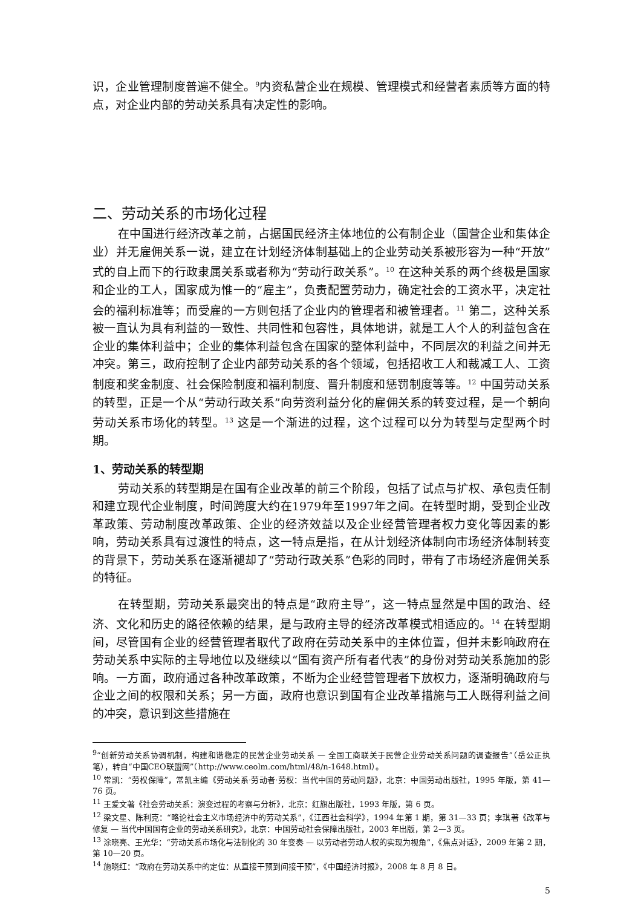识，企业管理制度普遍不健全。<sup>9</sup>内资私营企业在规模、管理模式和经营者素质等方面的特点，对企业内部的劳动关系具有决定性的影响。
二、劳动关系的市场化过程
在中国进行经济改革之前，占据国民经济主体地位的公有制企业（国营企业和集体企业）并无雇佣关系一说，建立在计划经济体制基础上的企业劳动关系被形容为一种“开放”式的自上而下的行政隶属关系或者称为“劳动行政关系”。<sup>10</sup> 在这种关系的两个终极是国家和企业的工人，国家成为惟一的“雇主”，负责配置劳动力，确定社会的工资水平，决定社会的福利标准等；而受雇的一方则包括了企业内的管理者和被管理者。<sup>11</sup> 第二，这种关系被一直认为具有利益的一致性、共同性和包容性，具体地讲，就是工人个人的利益包含在企业的集体利益中；企业的集体利益包含在国家的整体利益中，不同层次的利益之间并无冲突。第三，政府控制了企业内部劳动关系的各个领域，包括招收工人和裁减工人、工资制度和奖金制度、社会保险制度和福利制度、晋升制度和惩罚制度等等。<sup>12</sup> 中国劳动关系的转型，正是一个从“劳动行政关系”向劳资利益分化的雇佣关系的转变过程，是一个朝向劳动关系市场化的转型。<sup>13</sup> 这是一个渐进的过程，这个过程可以分为转型与定型两个时期。
1、劳动关系的转型期
劳动关系的转型期是在国有企业改革的前三个阶段，包括了试点与扩权、承包责任制和建立现代企业制度，时间跨度大约在1979年至1997年之间。在转型时期，受到企业改革政策、劳动制度改革政策、企业的经济效益以及企业经营管理者权力变化等因素的影响，劳动关系具有过渡性的特点，这一特点是指，在从计划经济体制向市场经济体制转变的背景下，劳动关系在逐渐褪却了“劳动行政关系”色彩的同时，带有了市场经济雇佣关系的特征。
在转型期，劳动关系最突出的特点是“政府主导”，这一特点显然是中国的政治、经济、文化和历史的路径依赖的结果，是与政府主导的经济改革模式相适应的。<sup>14</sup> 在转型期间，尽管国有企业的经营管理者取代了政府在劳动关系中的主体位置，但并未影响政府在劳动关系中实际的主导地位以及继续以“国有资产所有者代表”的身份对劳动关系施加的影响。一方面，政府通过各种改革政策，不断为企业经营管理者下放权力，逐渐明确政府与企业之间的权限和关系；另一方面，政府也意识到国有企业改革措施与工人既得利益之间的冲突，意识到这些措施在
<sup>9</sup> “创新劳动关系协调机制，构建和谐稳定的民营企业劳动关系 — 全国工商联关于民营企业劳动关系问题的调查报告”（岳公正执笔），转自“中国CEO联盟网”（http://www.ceolm.com/html/48/n-1648.html）。
<sup>10</sup> 常凯：“劳权保障”，常凯主编《劳动关系·劳动者·劳权：当代中国的劳动问题》，北京：中国劳动出版社，1995 年版，第 41—76 页。
<sup>11</sup> 王爱文著《社会劳动关系：演变过程的考察与分析》，北京：红旗出版社，1993 年版，第 6 页。
<sup>12</sup> 梁文星、陈利克：“略论社会主义市场经济中的劳动关系”，《江西社会科学》，1994 年第 1 期，第 31—33 页；李琪著《改革与修复 — 当代中国国有企业的劳动关系研究》，北京：中国劳动社会保障出版社，2003 年出版，第 2—3 页。
<sup>13</sup> 涂晓亮、王光华：“劳动关系市场化与法制化的 30 年变奏 — 以劳动者劳动人权的实现为视角”，《焦点对话》，2009 年第 2 期，第 10—20 页。
<sup>14</sup> 施晓红：“政府在劳动关系中的定位：从直接干预到间接干预”，《中国经济时报》，2008 年 8 月 8 日。
5